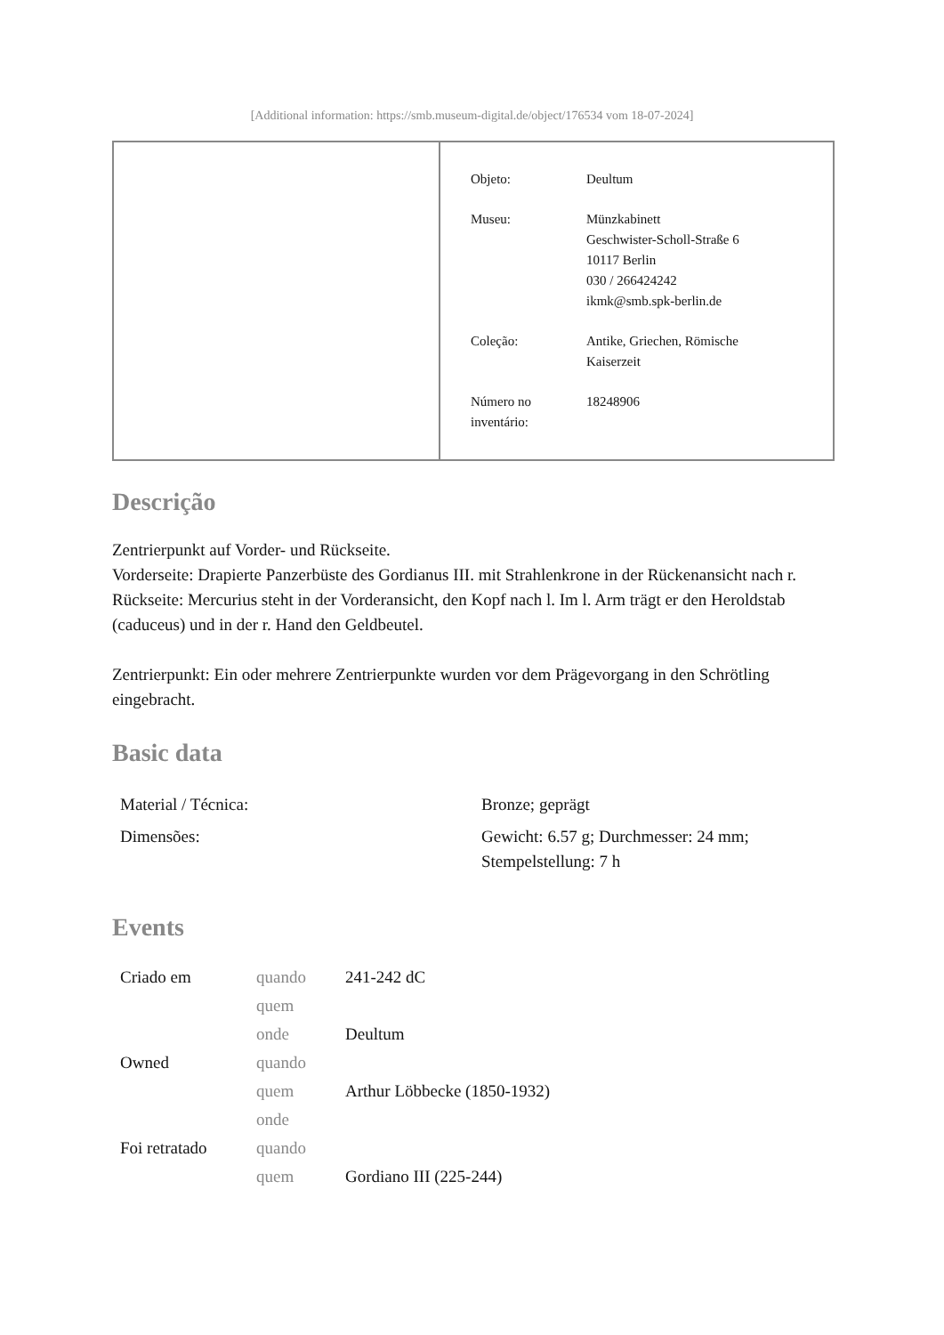[Additional information: https://smb.museum-digital.de/object/176534 vom 18-07-2024]
| Objeto: | Deultum |
| Museu: | Münzkabinett Geschwister-Scholl-Straße 6 10117 Berlin 030 / 266424242 ikmk@smb.spk-berlin.de |
| Coleção: | Antike, Griechen, Römische Kaiserzeit |
| Número no inventário: | 18248906 |
Descrição
Zentrierpunkt auf Vorder- und Rückseite.
Vorderseite: Drapierte Panzerbüste des Gordianus III. mit Strahlenkrone in der Rückenansicht nach r.
Rückseite: Mercurius steht in der Vorderansicht, den Kopf nach l. Im l. Arm trägt er den Heroldstab (caduceus) und in der r. Hand den Geldbeutel.
Zentrierpunkt: Ein oder mehrere Zentrierpunkte wurden vor dem Prägevorgang in den Schrötling eingebracht.
Basic data
| Material / Técnica: | Bronze; geprägt |
| Dimensões: | Gewicht: 6.57 g; Durchmesser: 24 mm; Stempelstellung: 7 h |
Events
| Criado em | quando | 241-242 dC |
| | quem | |
| | onde | Deultum |
| Owned | quando | |
| | quem | Arthur Löbbecke (1850-1932) |
| | onde | |
| Foi retratado | quando | |
| | quem | Gordiano III (225-244) |